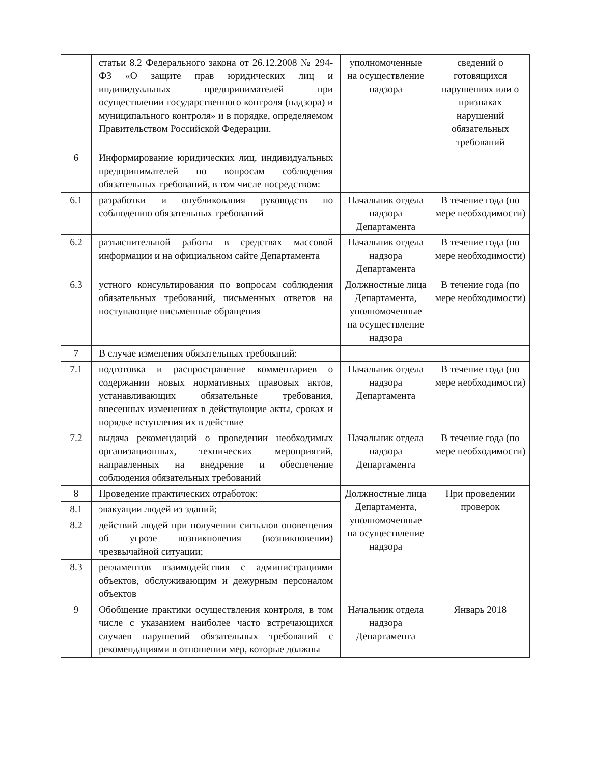| | статьи 8.2 Федерального закона от 26.12.2008 № 294-ФЗ «О защите прав юридических лиц и индивидуальных предпринимателей при осуществлении государственного контроля (надзора) и муниципального контроля» и в порядке, определяемом Правительством Российской Федерации. | уполномоченные на осуществление надзора | сведений о готовящихся нарушениях или о признаках нарушений обязательных требований |
| 6 | Информирование юридических лиц, индивидуальных предпринимателей по вопросам соблюдения обязательных требований, в том числе посредством: | | |
| 6.1 | разработки и опубликования руководств по соблюдению обязательных требований | Начальник отдела надзора Департамента | В течение года (по мере необходимости) |
| 6.2 | разъяснительной работы в средствах массовой информации и на официальном сайте Департамента | Начальник отдела надзора Департамента | В течение года (по мере необходимости) |
| 6.3 | устного консультирования по вопросам соблюдения обязательных требований, письменных ответов на поступающие письменные обращения | Должностные лица Департамента, уполномоченные на осуществление надзора | В течение года (по мере необходимости) |
| 7 | В случае изменения обязательных требований: | | |
| 7.1 | подготовка и распространение комментариев о содержании новых нормативных правовых актов, устанавливающих обязательные требования, внесенных изменениях в действующие акты, сроках и порядке вступления их в действие | Начальник отдела надзора Департамента | В течение года (по мере необходимости) |
| 7.2 | выдача рекомендаций о проведении необходимых организационных, технических мероприятий, направленных на внедрение и обеспечение соблюдения обязательных требований | Начальник отдела надзора Департамента | В течение года (по мере необходимости) |
| 8 | Проведение практических отработок: | Должностные лица Департамента, уполномоченные на осуществление надзора | При проведении проверок |
| 8.1 | эвакуации людей из зданий; | | |
| 8.2 | действий людей при получении сигналов оповещения об угрозе возникновения (возникновении) чрезвычайной ситуации; | | |
| 8.3 | регламентов взаимодействия с администрациями объектов, обслуживающим и дежурным персоналом объектов | | |
| 9 | Обобщение практики осуществления контроля, в том числе с указанием наиболее часто встречающихся случаев нарушений обязательных требований с рекомендациями в отношении мер, которые должны | Начальник отдела надзора Департамента | Январь 2018 |